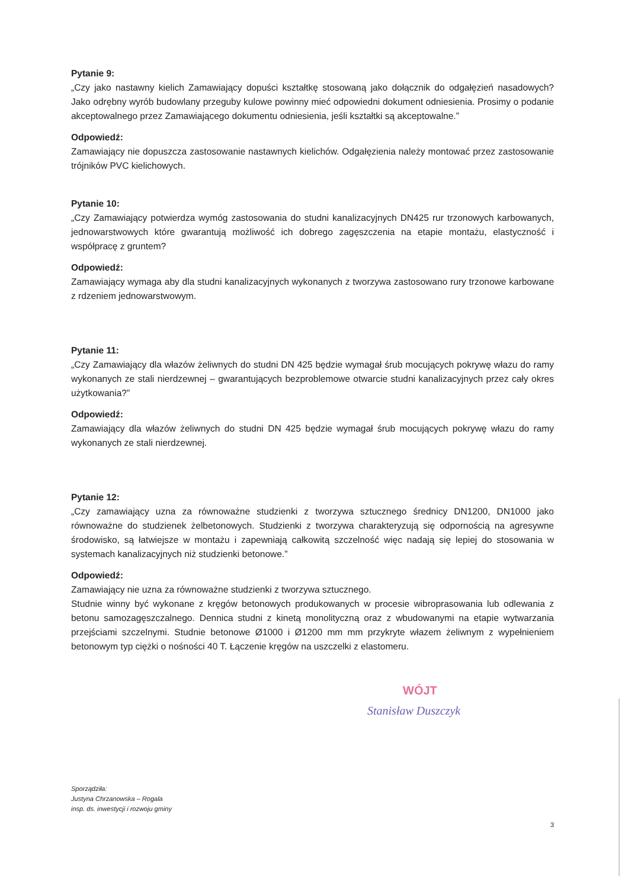Pytanie 9:
„Czy jako nastawny kielich Zamawiający dopuści kształtkę stosowaną jako dołącznik do odgałęzień nasadowych? Jako odrębny wyrób budowlany przeguby kulowe powinny mieć odpowiedni dokument odniesienia. Prosimy o podanie akceptowalnego przez Zamawiającego dokumentu odniesienia, jeśli kształtki są akceptowalne.”
Odpowiedź:
Zamawiający nie dopuszcza zastosowanie nastawnych kielichów. Odgałęzienia należy montować przez zastosowanie trójników PVC kielichowych.
Pytanie 10:
„Czy Zamawiający potwierdza wymóg zastosowania do studni kanalizacyjnych DN425 rur trzonowych karbowanych, jednowarstwowych które gwarantują możliwość ich dobrego zagęszczenia na etapie montażu, elastyczność i współpracę z gruntem?
Odpowiedź:
Zamawiający wymaga aby dla studni kanalizacyjnych wykonanych z tworzywa zastosowano rury trzonowe karbowane z rdzeniem jednowarstwowym.
Pytanie 11:
„Czy Zamawiający dla włazów żeliwnych do studni DN 425 będzie wymagał śrub mocujących pokrywę włazu do ramy wykonanych ze stali nierdzewnej – gwarantujących bezproblemowe otwarcie studni kanalizacyjnych przez cały okres użytkowania?”
Odpowiedź:
Zamawiający dla włazów żeliwnych do studni DN 425 będzie wymagał śrub mocujących pokrywę włazu do ramy wykonanych ze stali nierdzewnej.
Pytanie 12:
„Czy zamawiający uzna za równoważne studzienki z tworzywa sztucznego średnicy DN1200, DN1000 jako równoważne do studzienek żelbetonowych. Studzienki z tworzywa charakteryzują się odpornością na agresywne środowisko, są łatwiejsze w montażu i zapewniają całkowitą szczelność więc nadają się lepiej do stosowania w systemach kanalizacyjnych niż studzienki betonowe.”
Odpowiedź:
Zamawiający nie uzna za równoważne studzienki z tworzywa sztucznego.
Studnie winny być wykonane z kręgów betonowych produkowanych w procesie wibroprasowania lub odlewania z betonu samozagęszczalnego. Dennica studni z kinetą monolityczną oraz z wbudowanymi na etapie wytwarzania przejściami szczelnymi. Studnie betonowe Ø1000 i Ø1200 mm mm przykryte włazem żeliwnym z wypełnieniem betonowym typ ciężki o nośności 40 T. Łączenie kręgów na uszczelki z elastomeru.
WÓJT
Stanisław Duszczyk
Sporządziła:
Justyna Chrzanowska – Rogala
insp. ds. inwestycji i rozwoju gminy
3